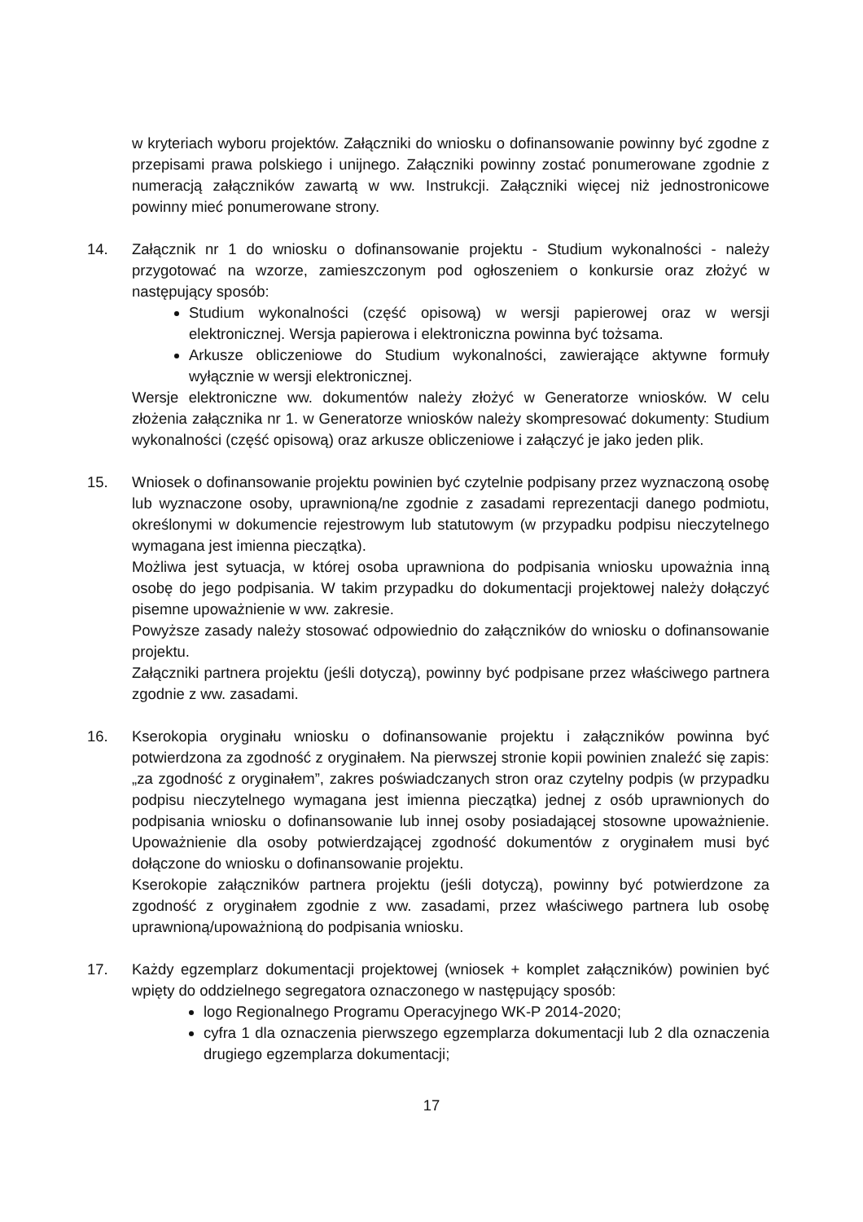w kryteriach wyboru projektów. Załączniki do wniosku o dofinansowanie powinny być zgodne z przepisami prawa polskiego i unijnego. Załączniki powinny zostać ponumerowane zgodnie z numeracją załączników zawartą w ww. Instrukcji. Załączniki więcej niż jednostronicowe powinny mieć ponumerowane strony.
14. Załącznik nr 1 do wniosku o dofinansowanie projektu - Studium wykonalności - należy przygotować na wzorze, zamieszczonym pod ogłoszeniem o konkursie oraz złożyć w następujący sposób:
Studium wykonalności (część opisową) w wersji papierowej oraz w wersji elektronicznej. Wersja papierowa i elektroniczna powinna być tożsama.
Arkusze obliczeniowe do Studium wykonalności, zawierające aktywne formuły wyłącznie w wersji elektronicznej.
Wersje elektroniczne ww. dokumentów należy złożyć w Generatorze wniosków. W celu złożenia załącznika nr 1. w Generatorze wniosków należy skompresować dokumenty: Studium wykonalności (część opisową) oraz arkusze obliczeniowe i załączyć je jako jeden plik.
15. Wniosek o dofinansowanie projektu powinien być czytelnie podpisany przez wyznaczoną osobę lub wyznaczone osoby, uprawnioną/ne zgodnie z zasadami reprezentacji danego podmiotu, określonymi w dokumencie rejestrowym lub statutowym (w przypadku podpisu nieczytelnego wymagana jest imienna pieczątka).
Możliwa jest sytuacja, w której osoba uprawniona do podpisania wniosku upoważnia inną osobę do jego podpisania. W takim przypadku do dokumentacji projektowej należy dołączyć pisemne upoważnienie w ww. zakresie.
Powyższe zasady należy stosować odpowiednio do załączników do wniosku o dofinansowanie projektu.
Załączniki partnera projektu (jeśli dotyczą), powinny być podpisane przez właściwego partnera zgodnie z ww. zasadami.
16. Kserokopia oryginału wniosku o dofinansowanie projektu i załączników powinna być potwierdzona za zgodność z oryginałem. Na pierwszej stronie kopii powinien znaleźć się zapis: „za zgodność z oryginałem”, zakres poświadczanych stron oraz czytelny podpis (w przypadku podpisu nieczytelnego wymagana jest imienna pieczątka) jednej z osób uprawnionych do podpisania wniosku o dofinansowanie lub innej osoby posiadającej stosowne upoważnienie. Upoważnienie dla osoby potwierdzającej zgodność dokumentów z oryginałem musi być dołączone do wniosku o dofinansowanie projektu.
Kserokopie załączników partnera projektu (jeśli dotyczą), powinny być potwierdzone za zgodność z oryginałem zgodnie z ww. zasadami, przez właściwego partnera lub osobę uprawnioną/upoważnioną do podpisania wniosku.
17. Każdy egzemplarz dokumentacji projektowej (wniosek + komplet załączników) powinien być wpięty do oddzielnego segregatora oznaczonego w następujący sposób:
logo Regionalnego Programu Operacyjnego WK-P 2014-2020;
cyfra 1 dla oznaczenia pierwszego egzemplarza dokumentacji lub 2 dla oznaczenia drugiego egzemplarza dokumentacji;
17